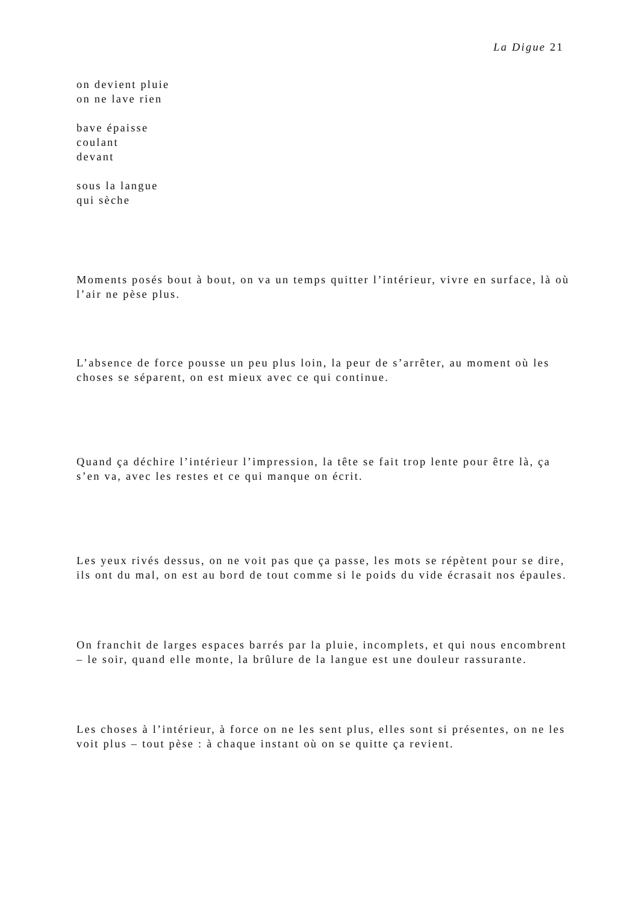La Digue 21
on devient pluie
on ne lave rien
bave épaisse
coulant
devant
sous la langue
qui sèche
Moments posés bout à bout, on va un temps quitter l’intérieur, vivre en surface, là où l’air ne pèse plus.
L’absence de force pousse un peu plus loin, la peur de s’arrêter, au moment où les choses se séparent, on est mieux avec ce qui continue.
Quand ça déchire l’intérieur l’impression, la tête se fait trop lente pour être là, ça s’en va, avec les restes et ce qui manque on écrit.
Les yeux rivés dessus, on ne voit pas que ça passe, les mots se répètent pour se dire, ils ont du mal, on est au bord de tout comme si le poids du vide écrasait nos épaules.
On franchit de larges espaces barrés par la pluie, incomplets, et qui nous encombrent – le soir, quand elle monte, la brûlure de la langue est une douleur rassurante.
Les choses à l’intérieur, à force on ne les sent plus, elles sont si présentes, on ne les voit plus – tout pèse : à chaque instant où on se quitte ça revient.